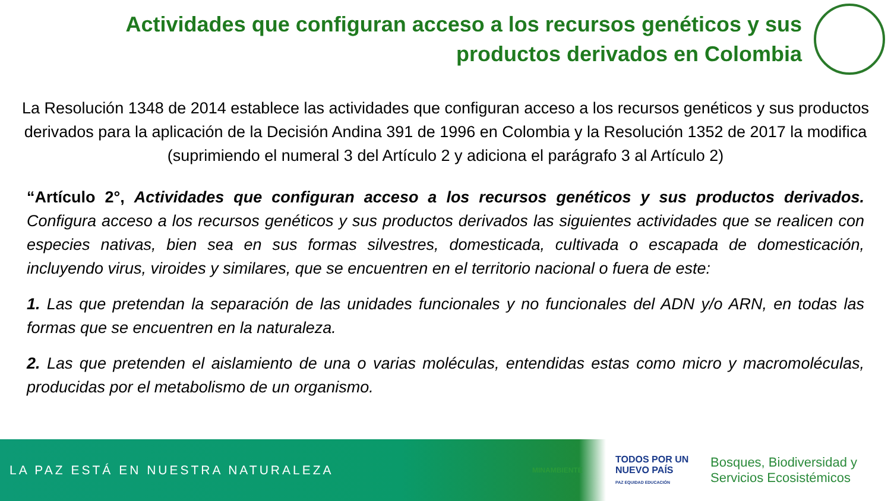Actividades que configuran acceso a los recursos genéticos y sus productos derivados en Colombia
La Resolución 1348 de 2014 establece las actividades que configuran acceso a los recursos genéticos y sus productos derivados para la aplicación de la Decisión Andina 391 de 1996 en Colombia y la Resolución 1352 de 2017 la modifica (suprimiendo el numeral 3 del Artículo 2 y adiciona el parágrafo 3 al Artículo 2)
“Artículo 2°, Actividades que configuran acceso a los recursos genéticos y sus productos derivados. Configura acceso a los recursos genéticos y sus productos derivados las siguientes actividades que se realicen con especies nativas, bien sea en sus formas silvestres, domesticada, cultivada o escapada de domesticación, incluyendo virus, viroides y similares, que se encuentren en el territorio nacional o fuera de este:
1. Las que pretendan la separación de las unidades funcionales y no funcionales del ADN y/o ARN, en todas las formas que se encuentren en la naturaleza.
2. Las que pretenden el aislamiento de una o varias moléculas, entendidas estas como micro y macromoléculas, producidas por el metabolismo de un organismo.
LA PAZ ESTÁ EN NUESTRA NATURALEZA
MINAMBIENTE
TODOS POR UN NUEVO PAÍS
PAZ EQUIDAD EDUCACIÓN
Bosques, Biodiversidad y
Servicios Ecosistémicos